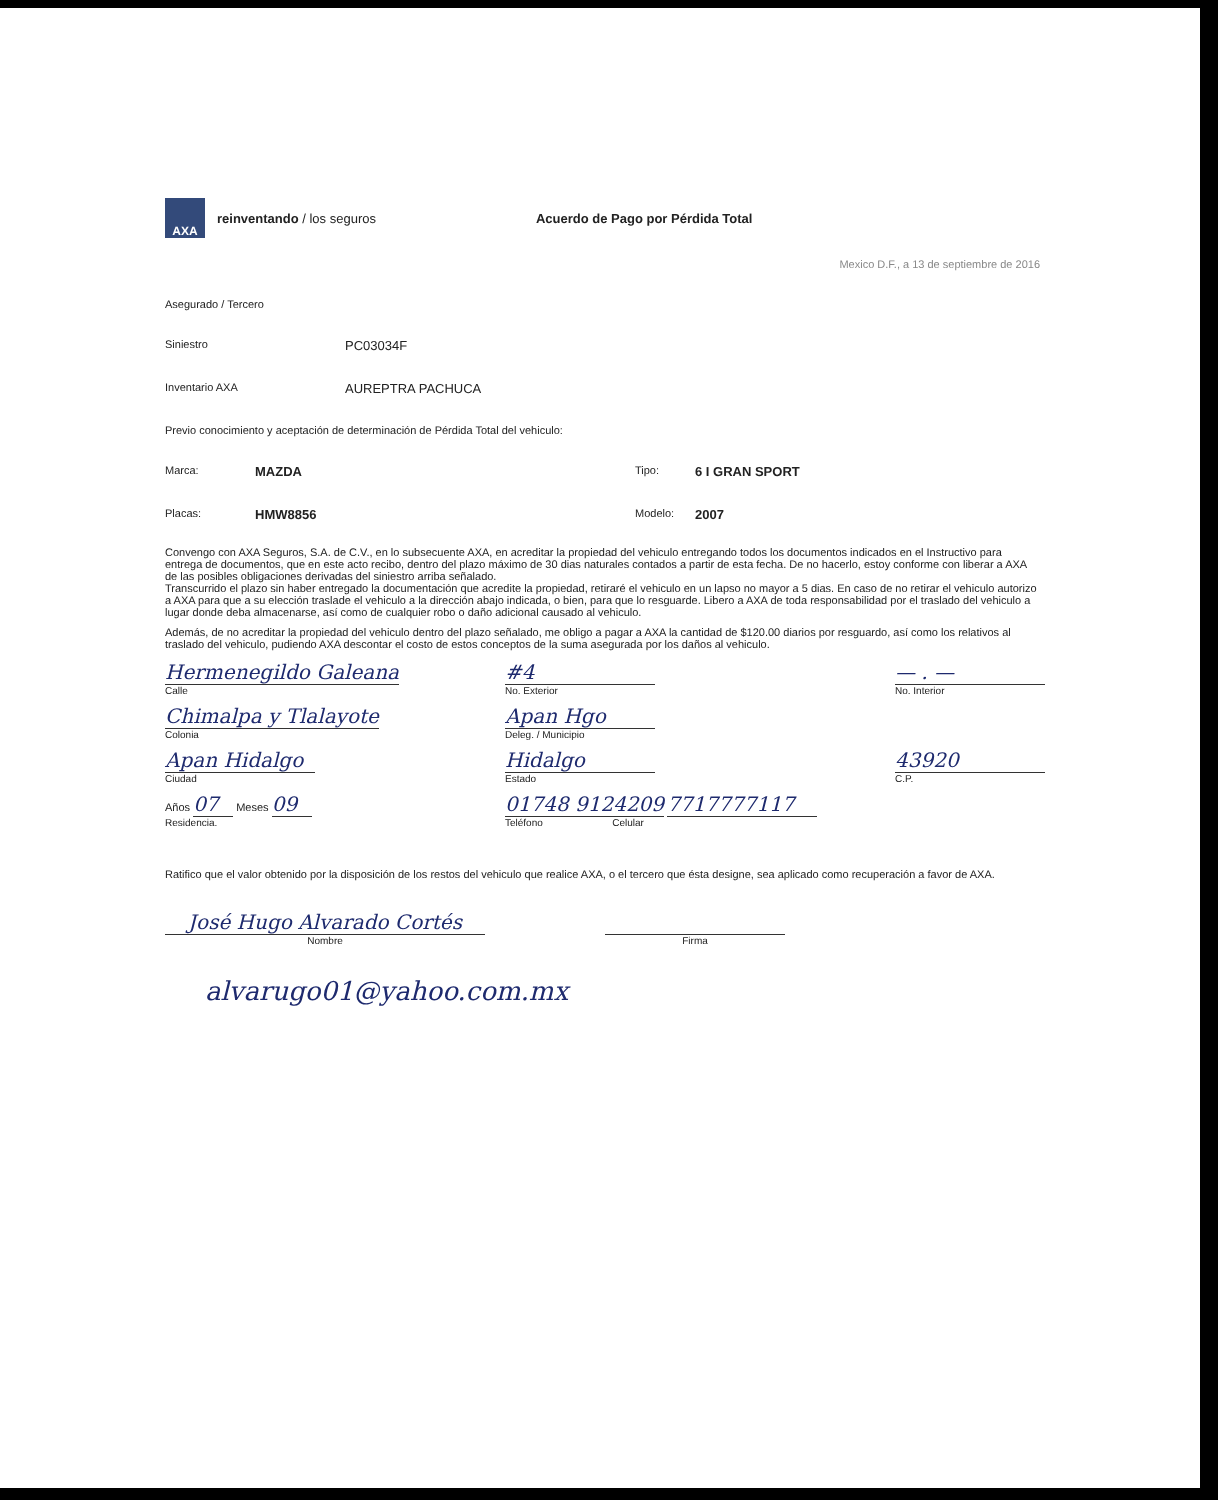AXA
reinventando / los seguros
Acuerdo de Pago por Pérdida Total
Mexico D.F., a 13 de septiembre de 2016
Asegurado / Tercero
Siniestro PC03034F
Inventario AXA AUREPTRA PACHUCA
Previo conocimiento y aceptación de determinación de Pérdida Total del vehiculo:
Marca: MAZDA Tipo: 6 I GRAN SPORT
Placas: HMW8856 Modelo: 2007
Convengo con AXA Seguros, S.A. de C.V., en lo subsecuente AXA, en acreditar la propiedad del vehiculo entregando todos los documentos indicados en el Instructivo para entrega de documentos, que en este acto recibo, dentro del plazo máximo de 30 dias naturales contados a partir de esta fecha. De no hacerlo, estoy conforme con liberar a AXA de las posibles obligaciones derivadas del siniestro arriba señalado.
Transcurrido el plazo sin haber entregado la documentación que acredite la propiedad, retiraré el vehiculo en un lapso no mayor a 5 dias. En caso de no retirar el vehiculo autorizo a AXA para que a su elección traslade el vehiculo a la dirección abajo indicada, o bien, para que lo resguarde. Libero a AXA de toda responsabilidad por el traslado del vehiculo a lugar donde deba almacenarse, así como de cualquier robo o daño adicional causado al vehiculo.
Además, de no acreditar la propiedad del vehiculo dentro del plazo señalado, me obligo a pagar a AXA la cantidad de $120.00 diarios por resguardo, así como los relativos al traslado del vehiculo, pudiendo AXA descontar el costo de estos conceptos de la suma asegurada por los daños al vehiculo.
Hermenegildo Galeana
Calle
#4
No. Exterior
— . —
No. Interior
Chimalpa y Tlalayote
Colonia
Apan Hgo
Deleg. / Municipio
Apan Hidalgo
Ciudad
Hidalgo
Estado
43920
C.P.
Años 07 Meses 09
Residencia.
01748 9124209 7717777117
Teléfono Celular
Ratifico que el valor obtenido por la disposición de los restos del vehiculo que realice AXA, o el tercero que ésta designe, sea aplicado como recuperación a favor de AXA.
José Hugo Alvarado Cortés
Nombre
Firma
alvarugo01@yahoo.com.mx